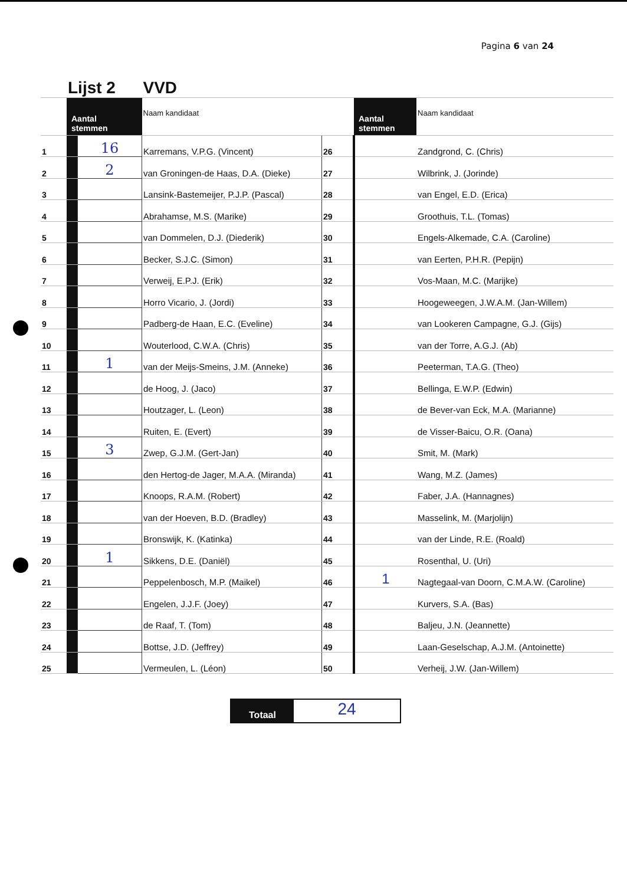Pagina 6 van 24
| | Lijst 2 | | VVD | | | |
| | Aantal stemmen | | Naam kandidaat | | Aantal stemmen | Naam kandidaat |
| 1 | | 16 | Karremans, V.P.G. (Vincent) | 26 | | Zandgrond, C. (Chris) |
| 2 | | 2 | van Groningen-de Haas, D.A. (Dieke) | 27 | | Wilbrink, J. (Jorinde) |
| 3 | | | Lansink-Bastemeijer, P.J.P. (Pascal) | 28 | | van Engel, E.D. (Erica) |
| 4 | | | Abrahamse, M.S. (Marike) | 29 | | Groothuis, T.L. (Tomas) |
| 5 | | | van Dommelen, D.J. (Diederik) | 30 | | Engels-Alkemade, C.A. (Caroline) |
| 6 | | | Becker, S.J.C. (Simon) | 31 | | van Eerten, P.H.R. (Pepijn) |
| 7 | | | Verweij, E.P.J. (Erik) | 32 | | Vos-Maan, M.C. (Marijke) |
| 8 | | | Horro Vicario, J. (Jordi) | 33 | | Hoogeweegen, J.W.A.M. (Jan-Willem) |
| 9 | | | Padberg-de Haan, E.C. (Eveline) | 34 | | van Lookeren Campagne, G.J. (Gijs) |
| 10 | | | Wouterlood, C.W.A. (Chris) | 35 | | van der Torre, A.G.J. (Ab) |
| 11 | | 1 | van der Meijs-Smeins, J.M. (Anneke) | 36 | | Peeterman, T.A.G. (Theo) |
| 12 | | | de Hoog, J. (Jaco) | 37 | | Bellinga, E.W.P. (Edwin) |
| 13 | | | Houtzager, L. (Leon) | 38 | | de Bever-van Eck, M.A. (Marianne) |
| 14 | | | Ruiten, E. (Evert) | 39 | | de Visser-Baicu, O.R. (Oana) |
| 15 | | 3 | Zwep, G.J.M. (Gert-Jan) | 40 | | Smit, M. (Mark) |
| 16 | | | den Hertog-de Jager, M.A.A. (Miranda) | 41 | | Wang, M.Z. (James) |
| 17 | | | Knoops, R.A.M. (Robert) | 42 | | Faber, J.A. (Hannagnes) |
| 18 | | | van der Hoeven, B.D. (Bradley) | 43 | | Masselink, M. (Marjolijn) |
| 19 | | | Bronswijk, K. (Katinka) | 44 | | van der Linde, R.E. (Roald) |
| 20 | | 1 | Sikkens, D.E. (Daniël) | 45 | | Rosenthal, U. (Uri) |
| 21 | | | Peppelenbosch, M.P. (Maikel) | 46 | 1 | Nagtegaal-van Doorn, C.M.A.W. (Caroline) |
| 22 | | | Engelen, J.J.F. (Joey) | 47 | | Kurvers, S.A. (Bas) |
| 23 | | | de Raaf, T. (Tom) | 48 | | Baljeu, J.N. (Jeannette) |
| 24 | | | Bottse, J.D. (Jeffrey) | 49 | | Laan-Geselschap, A.J.M. (Antoinette) |
| 25 | | | Vermeulen, L. (Léon) | 50 | | Verheij, J.W. (Jan-Willem) |
Totaal
24